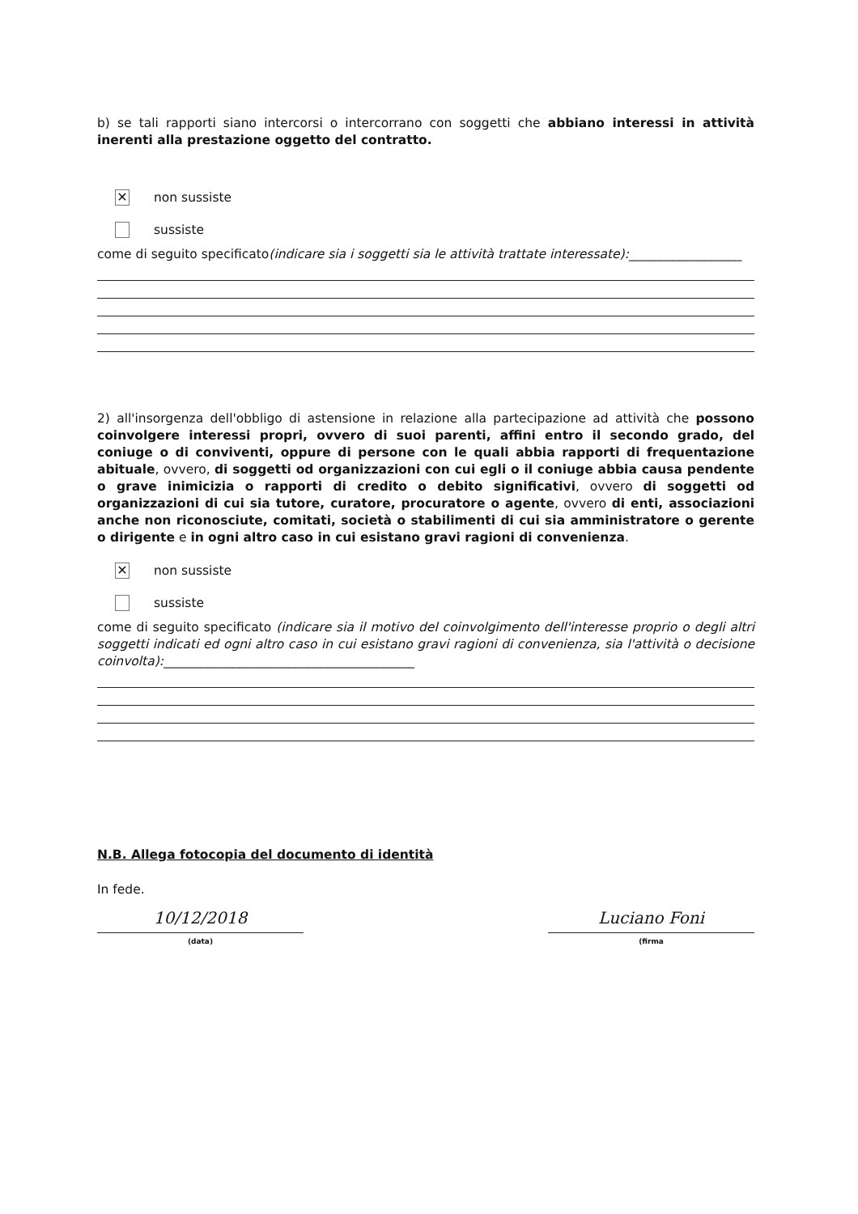b) se tali rapporti siano intercorsi o intercorrano con soggetti che abbiano interessi in attività inerenti alla prestazione oggetto del contratto.
✕ non sussiste
sussiste
come di seguito specificato(indicare sia i soggetti sia le attività trattate interessate):__________________
2) all'insorgenza dell'obbligo di astensione in relazione alla partecipazione ad attività che possono coinvolgere interessi propri, ovvero di suoi parenti, affini entro il secondo grado, del coniuge o di conviventi, oppure di persone con le quali abbia rapporti di frequentazione abituale, ovvero, di soggetti od organizzazioni con cui egli o il coniuge abbia causa pendente o grave inimicizia o rapporti di credito o debito significativi, ovvero di soggetti od organizzazioni di cui sia tutore, curatore, procuratore o agente, ovvero di enti, associazioni anche non riconosciute, comitati, società o stabilimenti di cui sia amministratore o gerente o dirigente e in ogni altro caso in cui esistano gravi ragioni di convenienza.
✕ non sussiste
sussiste
come di seguito specificato (indicare sia il motivo del coinvolgimento dell'interesse proprio o degli altri soggetti indicati ed ogni altro caso in cui esistano gravi ragioni di convenienza, sia l'attività o decisione coinvolta):________________________________________
N.B. Allega fotocopia del documento di identità
In fede.
10/12/2018
(data)
Luciano Foni
(firma